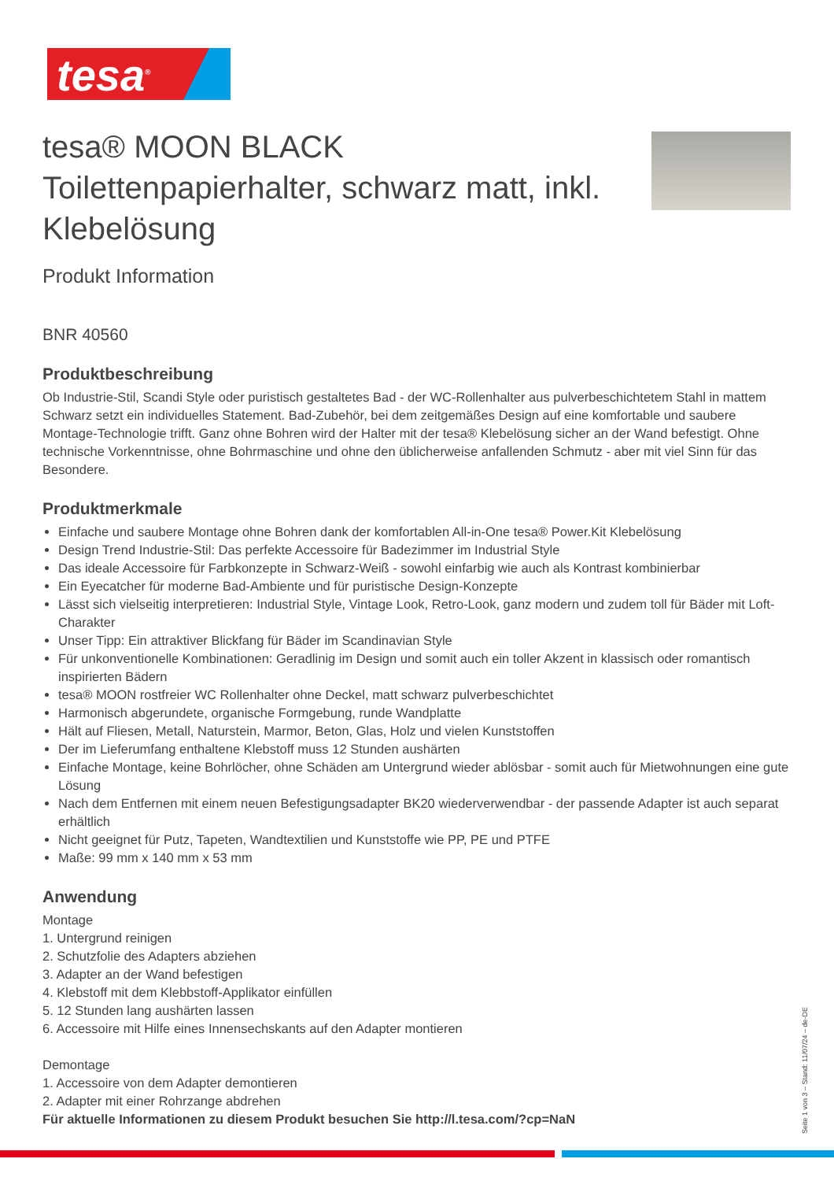tesa<sup>®</sup>
tesa® MOON BLACK Toilettenpapierhalter, schwarz matt, inkl. Klebelösung
Produkt Information
BNR 40560
Produktbeschreibung
Ob Industrie-Stil, Scandi Style oder puristisch gestaltetes Bad - der WC-Rollenhalter aus pulverbeschichtetem Stahl in mattem Schwarz setzt ein individuelles Statement. Bad-Zubehör, bei dem zeitgemäßes Design auf eine komfortable und saubere Montage-Technologie trifft. Ganz ohne Bohren wird der Halter mit der tesa® Klebelösung sicher an der Wand befestigt. Ohne technische Vorkenntnisse, ohne Bohrmaschine und ohne den üblicherweise anfallenden Schmutz - aber mit viel Sinn für das Besondere.
Produktmerkmale
Einfache und saubere Montage ohne Bohren dank der komfortablen All-in-One tesa® Power.Kit Klebelösung
Design Trend Industrie-Stil: Das perfekte Accessoire für Badezimmer im Industrial Style
Das ideale Accessoire für Farbkonzepte in Schwarz-Weiß - sowohl einfarbig wie auch als Kontrast kombinierbar
Ein Eyecatcher für moderne Bad-Ambiente und für puristische Design-Konzepte
Lässt sich vielseitig interpretieren: Industrial Style, Vintage Look, Retro-Look, ganz modern und zudem toll für Bäder mit Loft-Charakter
Unser Tipp: Ein attraktiver Blickfang für Bäder im Scandinavian Style
Für unkonventionelle Kombinationen: Geradlinig im Design und somit auch ein toller Akzent in klassisch oder romantisch inspirierten Bädern
tesa® MOON rostfreier WC Rollenhalter ohne Deckel, matt schwarz pulverbeschichtet
Harmonisch abgerundete, organische Formgebung, runde Wandplatte
Hält auf Fliesen, Metall, Naturstein, Marmor, Beton, Glas, Holz und vielen Kunststoffen
Der im Lieferumfang enthaltene Klebstoff muss 12 Stunden aushärten
Einfache Montage, keine Bohrlöcher, ohne Schäden am Untergrund wieder ablösbar - somit auch für Mietwohnungen eine gute Lösung
Nach dem Entfernen mit einem neuen Befestigungsadapter BK20 wiederverwendbar - der passende Adapter ist auch separat erhältlich
Nicht geeignet für Putz, Tapeten, Wandtextilien und Kunststoffe wie PP, PE und PTFE
Maße: 99 mm x 140 mm x 53 mm
Anwendung
Montage
1. Untergrund reinigen
2. Schutzfolie des Adapters abziehen
3. Adapter an der Wand befestigen
4. Klebstoff mit dem Klebbstoff-Applikator einfüllen
5. 12 Stunden lang aushärten lassen
6. Accessoire mit Hilfe eines Innensechskants auf den Adapter montieren
Demontage
1. Accessoire von dem Adapter demontieren
2. Adapter mit einer Rohrzange abdrehen
Für aktuelle Informationen zu diesem Produkt besuchen Sie http://l.tesa.com/?cp=NaN
Seite 1 von 3 – Stand: 11/07/24 – de-DE